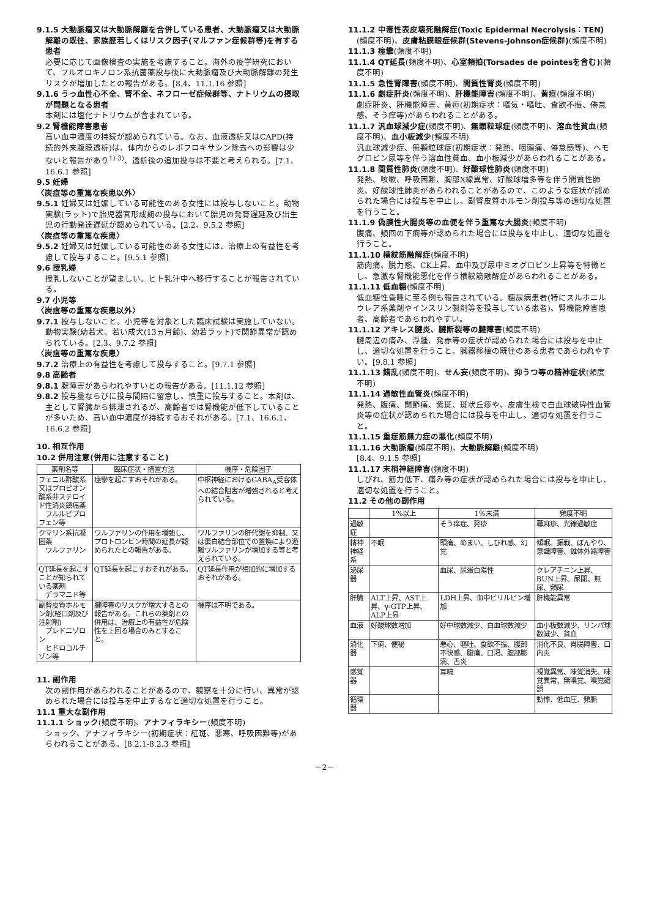9.1.5 大動脈瘤又は大動脈解離を合併している患者、大動脈瘤又は大動脈解離の既往、家族歴若しくはリスク因子(マルファン症候群等)を有する患者
必要に応じて画像検査の実施を考慮すること。海外の疫学研究において、フルオロキノロン系抗菌薬投与後に大動脈瘤及び大動脈解離の発生リスクが増加したとの報告がある。[8.4、11.1.16 参照]
9.1.6 うっ血性心不全、腎不全、ネフローゼ症候群等、ナトリウムの摂取が問題となる患者
本剤には塩化ナトリウムが含まれている。
9.2 腎機能障害患者
高い血中濃度の持続が認められている。なお、血液透析又はCAPD(持続的外来腹膜透析)は、体内からのレボフロキサシン除去への影響は少ないと報告があり<sup>1)-3)</sup>、透析後の追加投与は不要と考えられる。[7.1、16.6.1 参照]
9.5 妊婦
〈炭疽等の重篤な疾患以外〉
9.5.1 妊婦又は妊娠している可能性のある女性には投与しないこと。動物実験(ラット)で胎児器官形成期の投与において胎児の発育遅延及び出生児の行動発達遅延が認められている。[2.2、9.5.2 参照]
〈炭疽等の重篤な疾患〉
9.5.2 妊婦又は妊娠している可能性のある女性には、治療上の有益性を考慮して投与すること。[9.5.1 参照]
9.6 授乳婦
授乳しないことが望ましい。ヒト乳汁中へ移行することが報告されている。
9.7 小児等
〈炭疽等の重篤な疾患以外〉
9.7.1 投与しないこと。小児等を対象とした臨床試験は実施していない。動物実験(幼若犬、若い成犬(13ヵ月齢)、幼若ラット)で関節異常が認められている。[2.3、9.7.2 参照]
〈炭疽等の重篤な疾患〉
9.7.2 治療上の有益性を考慮して投与すること。[9.7.1 参照]
9.8 高齢者
9.8.1 腱障害があらわれやすいとの報告がある。[11.1.12 参照]
9.8.2 投与量ならびに投与間隔に留意し、慎重に投与すること。本剤は、主として腎臓から排泄されるが、高齢者では腎機能が低下していることが多いため、高い血中濃度が持続するおそれがある。[7.1、16.6.1、16.6.2 参照]
10. 相互作用
10.2 併用注意(併用に注意すること)
| 薬剤名等 | 臨床症状・措置方法 | 機序・危険因子 |
| --- | --- | --- |
| フェニル酢酸系又はプロピオン酸系非ステロイド性消炎鎮痛薬 フルルビプロフェン等 | 痙攣を起こすおそれがある。 | 中枢神経におけるGABA<sub>A</sub>受容体への結合阻害が増強されると考えられている。 |
| クマリン系抗凝固薬 ワルファリン | ワルファリンの作用を増強し、プロトロンビン時間の延長が認められたとの報告がある。 | ワルファリンの肝代謝を抑制、又は蛋白結合部位での置換により遊離ワルファリンが増加する等と考えられている。 |
| QT延長を起こすことが知られている薬剤 デラマニド等 | QT延長を起こすおそれがある。 | QT延長作用が相加的に増加するおそれがある。 |
| 副腎皮質ホルモン剤(経口剤及び注射剤) プレドニゾロン ヒドロコルチゾン等 | 腱障害のリスクが増大するとの報告がある。これらの薬剤との併用は、治療上の有益性が危険性を上回る場合のみとすること。 | 機序は不明である。 |
11. 副作用
次の副作用があらわれることがあるので、観察を十分に行い、異常が認められた場合には投与を中止するなど適切な処置を行うこと。
11.1 重大な副作用
11.1.1 ショック(頻度不明)、アナフィラキシー(頻度不明)
ショック、アナフィラキシー(初期症状：紅斑、悪寒、呼吸困難等)があらわれることがある。[8.2.1-8.2.3 参照]
11.1.2 中毒性表皮壊死融解症(Toxic Epidermal Necrolysis：TEN)(頻度不明)、皮膚粘膜眼症候群(Stevens-Johnson症候群)(頻度不明)
11.1.3 痙攣(頻度不明)
11.1.4 QT延長(頻度不明)、心室頻拍(Torsades de pointesを含む)(頻度不明)
11.1.5 急性腎障害(頻度不明)、間質性腎炎(頻度不明)
11.1.6 劇症肝炎(頻度不明)、肝機能障害(頻度不明)、黄疸(頻度不明)
劇症肝炎、肝機能障害、黄疸(初期症状：嘔気・嘔吐、食欲不振、倦怠感、そう痒等)があらわれることがある。
11.1.7 汎血球減少症(頻度不明)、無顆粒球症(頻度不明)、溶血性貧血(頻度不明)、血小板減少(頻度不明)
汎血球減少症、無顆粒球症(初期症状：発熱、咽頭痛、倦怠感等)、ヘモグロビン尿等を伴う溶血性貧血、血小板減少があらわれることがある。
11.1.8 間質性肺炎(頻度不明)、好酸球性肺炎(頻度不明)
発熱、咳嗽、呼吸困難、胸部X線異常、好酸球増多等を伴う間質性肺炎、好酸球性肺炎があらわれることがあるので、このような症状が認められた場合には投与を中止し、副腎皮質ホルモン剤投与等の適切な処置を行うこと。
11.1.9 偽膜性大腸炎等の血便を伴う重篤な大腸炎(頻度不明)
腹痛、頻回の下痢等が認められた場合には投与を中止し、適切な処置を行うこと。
11.1.10 横紋筋融解症(頻度不明)
筋肉痛、脱力感、CK上昇、血中及び尿中ミオグロビン上昇等を特徴とし、急激な腎機能悪化を伴う横紋筋融解症があらわれることがある。
11.1.11 低血糖(頻度不明)
低血糖性昏睡に至る例も報告されている。糖尿病患者(特にスルホニルウレア系薬剤やインスリン製剤等を投与している患者)、腎機能障害患者、高齢者であらわれやすい。
11.1.12 アキレス腱炎、腱断裂等の腱障害(頻度不明)
腱周辺の痛み、浮腫、発赤等の症状が認められた場合には投与を中止し、適切な処置を行うこと。臓器移植の既往のある患者であらわれやすい。[9.8.1 参照]
11.1.13 錯乱(頻度不明)、せん妄(頻度不明)、抑うつ等の精神症状(頻度不明)
11.1.14 過敏性血管炎(頻度不明)
発熱、腹痛、関節痛、紫斑、斑状丘疹や、皮膚生検で白血球破砕性血管炎等の症状が認められた場合には投与を中止し、適切な処置を行うこと。
11.1.15 重症筋無力症の悪化(頻度不明)
11.1.16 大動脈瘤(頻度不明)、大動脈解離(頻度不明)
[8.4、9.1.5 参照]
11.1.17 末梢神経障害(頻度不明)
しびれ、筋力低下、痛み等の症状が認められた場合には投与を中止し、適切な処置を行うこと。
11.2 その他の副作用
| | 1%以上 | 1%未満 | 頻度不明 |
| --- | --- | --- | --- |
| 過敏症 | | そう痒症、発疹 | 蕁麻疹、光線過敏症 |
| 精神神経系 | 不眠 | 頭痛、めまい、しびれ感、幻覚 | 傾眠、振戦、ぼんやり、意識障害、錐体外路障害 |
| 泌尿器 | | 血尿、尿蛋白陽性 | クレアチニン上昇、BUN上昇、尿閉、無尿、頻尿 |
| 肝臓 | ALT上昇、AST上昇、γ-GTP上昇、ALP上昇 | LDH上昇、血中ビリルビン増加 | 肝機能異常 |
| 血液 | 好酸球数増加 | 好中球数減少、白血球数減少 | 血小板数減少、リンパ球数減少、貧血 |
| 消化器 | 下痢、便秘 | 悪心、嘔吐、食欲不振、腹部不快感、腹痛、口渇、腹部膨満、舌炎 | 消化不良、胃腸障害、口内炎 |
| 感覚器 | | 耳鳴 | 視覚異常、味覚消失、味覚異常、無嗅覚、嗅覚錯誤 |
| 循環器 | | | 動悸、低血圧、頻脈 |
－2－